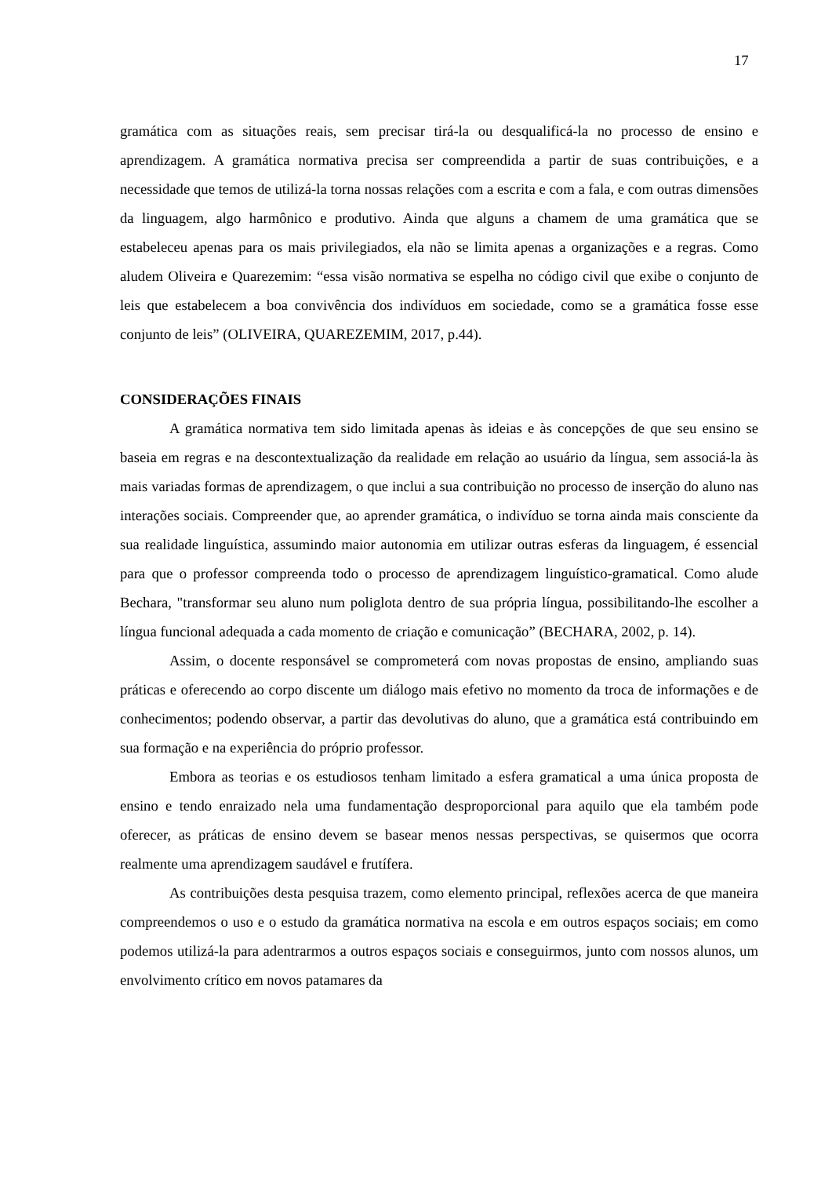17
gramática com as situações reais, sem precisar tirá-la ou desqualificá-la no processo de ensino e aprendizagem. A gramática normativa precisa ser compreendida a partir de suas contribuições, e a necessidade que temos de utilizá-la torna nossas relações com a escrita e com a fala, e com outras dimensões da linguagem, algo harmônico e produtivo. Ainda que alguns a chamem de uma gramática que se estabeleceu apenas para os mais privilegiados, ela não se limita apenas a organizações e a regras. Como aludem Oliveira e Quarezemim: “essa visão normativa se espelha no código civil que exibe o conjunto de leis que estabelecem a boa convivência dos indivíduos em sociedade, como se a gramática fosse esse conjunto de leis” (OLIVEIRA, QUAREZEMIM, 2017, p.44).
CONSIDERAÇÕES FINAIS
A gramática normativa tem sido limitada apenas às ideias e às concepções de que seu ensino se baseia em regras e na descontextualização da realidade em relação ao usuário da língua, sem associá-la às mais variadas formas de aprendizagem, o que inclui a sua contribuição no processo de inserção do aluno nas interações sociais. Compreender que, ao aprender gramática, o indivíduo se torna ainda mais consciente da sua realidade linguística, assumindo maior autonomia em utilizar outras esferas da linguagem, é essencial para que o professor compreenda todo o processo de aprendizagem linguístico-gramatical. Como alude Bechara, "transformar seu aluno num poliglota dentro de sua própria língua, possibilitando-lhe escolher a língua funcional adequada a cada momento de criação e comunicação” (BECHARA, 2002, p. 14).
Assim, o docente responsável se comprometerá com novas propostas de ensino, ampliando suas práticas e oferecendo ao corpo discente um diálogo mais efetivo no momento da troca de informações e de conhecimentos; podendo observar, a partir das devolutivas do aluno, que a gramática está contribuindo em sua formação e na experiência do próprio professor.
Embora as teorias e os estudiosos tenham limitado a esfera gramatical a uma única proposta de ensino e tendo enraizado nela uma fundamentação desproporcional para aquilo que ela também pode oferecer, as práticas de ensino devem se basear menos nessas perspectivas, se quisermos que ocorra realmente uma aprendizagem saudável e frutífera.
As contribuições desta pesquisa trazem, como elemento principal, reflexões acerca de que maneira compreendemos o uso e o estudo da gramática normativa na escola e em outros espaços sociais; em como podemos utilizá-la para adentrarmos a outros espaços sociais e conseguirmos, junto com nossos alunos, um envolvimento crítico em novos patamares da